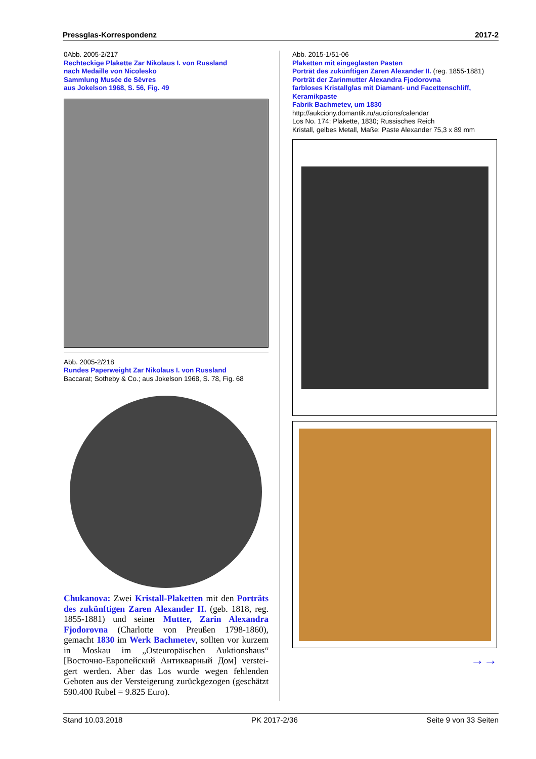Pressglas-Korrespondenz 2017-2
0Abb. 2005-2/217
Rechteckige Plakette Zar Nikolaus I. von Russland
nach Medaille von Nicolesko
Sammlung Musée de Sèvres
aus Jokelson 1968, S. 56, Fig. 49
Abb. 2005-2/218
Rundes Paperweight Zar Nikolaus I. von Russland
Baccarat; Sotheby & Co.; aus Jokelson 1968, S. 78, Fig. 68
Chukanova: Zwei Kristall-Plaketten mit den Porträts des zukünftigen Zaren Alexander II. (geb. 1818, reg. 1855-1881) und seiner Mutter, Zarin Alexandra Fjodorovna (Charlotte von Preußen 1798-1860), gemacht 1830 im Werk Bachmetev, sollten vor kurzem in Moskau im „Osteuropäischen Auktionshaus“ [Восточно-Европейский Антикварный Дом] verstei­gert werden. Aber das Los wurde wegen fehlenden Geboten aus der Versteigerung zurückgezogen (geschätzt 590.400 Rubel = 9.825 Euro).
Abb. 2015-1/51-06
Plaketten mit eingeglasten Pasten
Porträt des zukünftigen Zaren Alexander II. (reg. 1855-1881)
Porträt der Zarinmutter Alexandra Fjodorovna
farbloses Kristallglas mit Diamant- und Facettenschliff, Keramikpaste
Fabrik Bachmetev, um 1830
http://aukciony.domantik.ru/auctions/calendar
Los No. 174: Plakette, 1830; Russisches Reich
Kristall, gelbes Metall, Maße: Paste Alexander 75,3 x 89 mm
→→
Stand 10.03.2018 PK 2017-2/36 Seite 9 von 33 Seiten